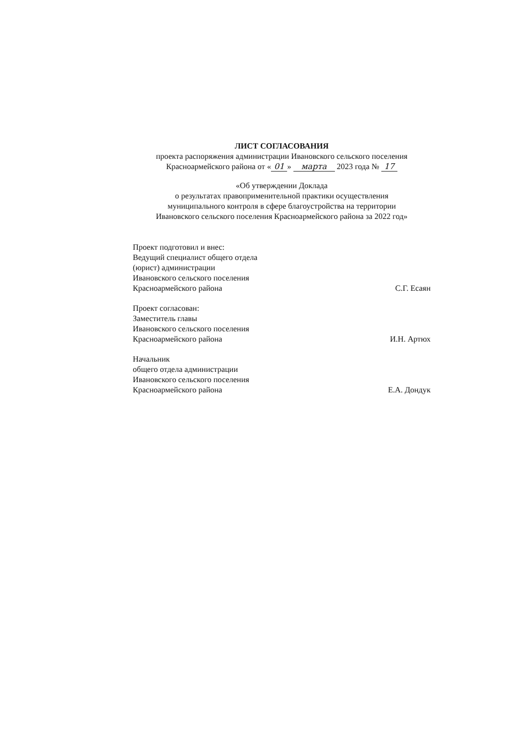ЛИСТ СОГЛАСОВАНИЯ
проекта распоряжения администрации Ивановского сельского поселения
Красноармейского района от « 01 » марта 2023 года № 17
«Об утверждении Доклада
о результатах правоприменительной практики осуществления
муниципального контроля в сфере благоустройства на территории
Ивановского сельского поселения Красноармейского района за 2022 год»
Проект подготовил и внес:
Ведущий специалист общего отдела
(юрист) администрации
Ивановского сельского поселения
Красноармейского района
С.Г. Есаян
Проект согласован:
Заместитель главы
Ивановского сельского поселения
Красноармейского района
И.Н. Артюх
Начальник
общего отдела администрации
Ивановского сельского поселения
Красноармейского района
Е.А. Дондук